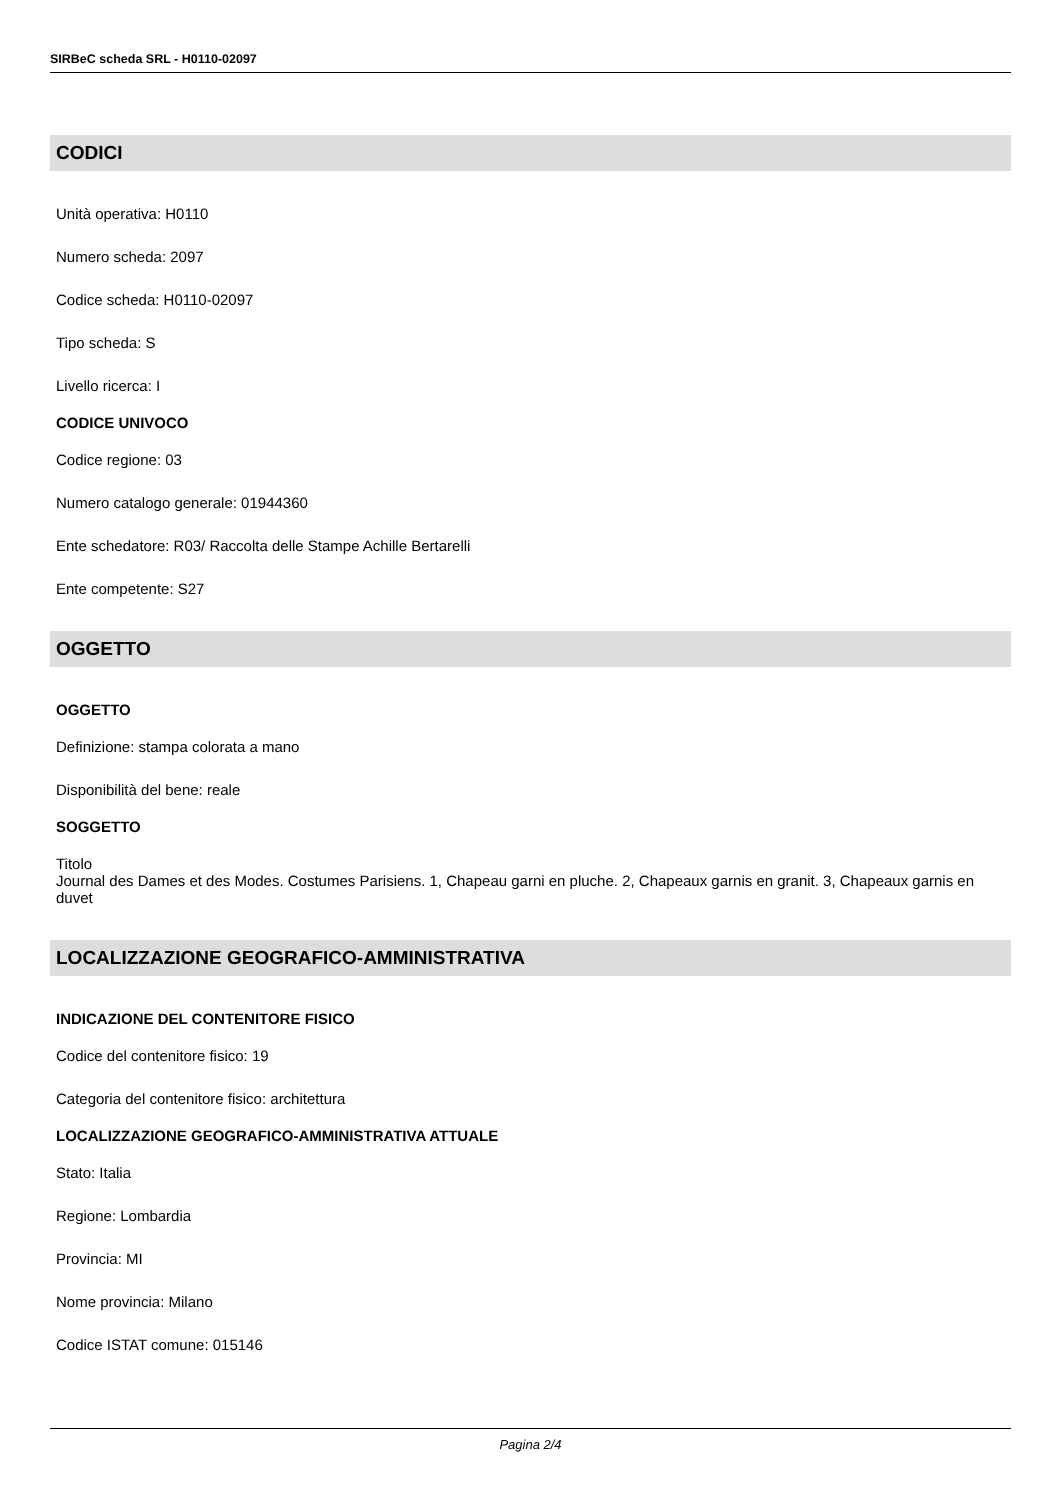SIRBeC scheda SRL - H0110-02097
CODICI
Unità operativa: H0110
Numero scheda: 2097
Codice scheda: H0110-02097
Tipo scheda: S
Livello ricerca: I
CODICE UNIVOCO
Codice regione: 03
Numero catalogo generale: 01944360
Ente schedatore: R03/ Raccolta delle Stampe Achille Bertarelli
Ente competente: S27
OGGETTO
OGGETTO
Definizione: stampa colorata a mano
Disponibilità del bene: reale
SOGGETTO
Titolo
Journal des Dames et des Modes. Costumes Parisiens. 1, Chapeau garni en pluche. 2, Chapeaux garnis en granit. 3, Chapeaux garnis en duvet
LOCALIZZAZIONE GEOGRAFICO-AMMINISTRATIVA
INDICAZIONE DEL CONTENITORE FISICO
Codice del contenitore fisico: 19
Categoria del contenitore fisico: architettura
LOCALIZZAZIONE GEOGRAFICO-AMMINISTRATIVA ATTUALE
Stato: Italia
Regione: Lombardia
Provincia: MI
Nome provincia: Milano
Codice ISTAT comune: 015146
Pagina 2/4